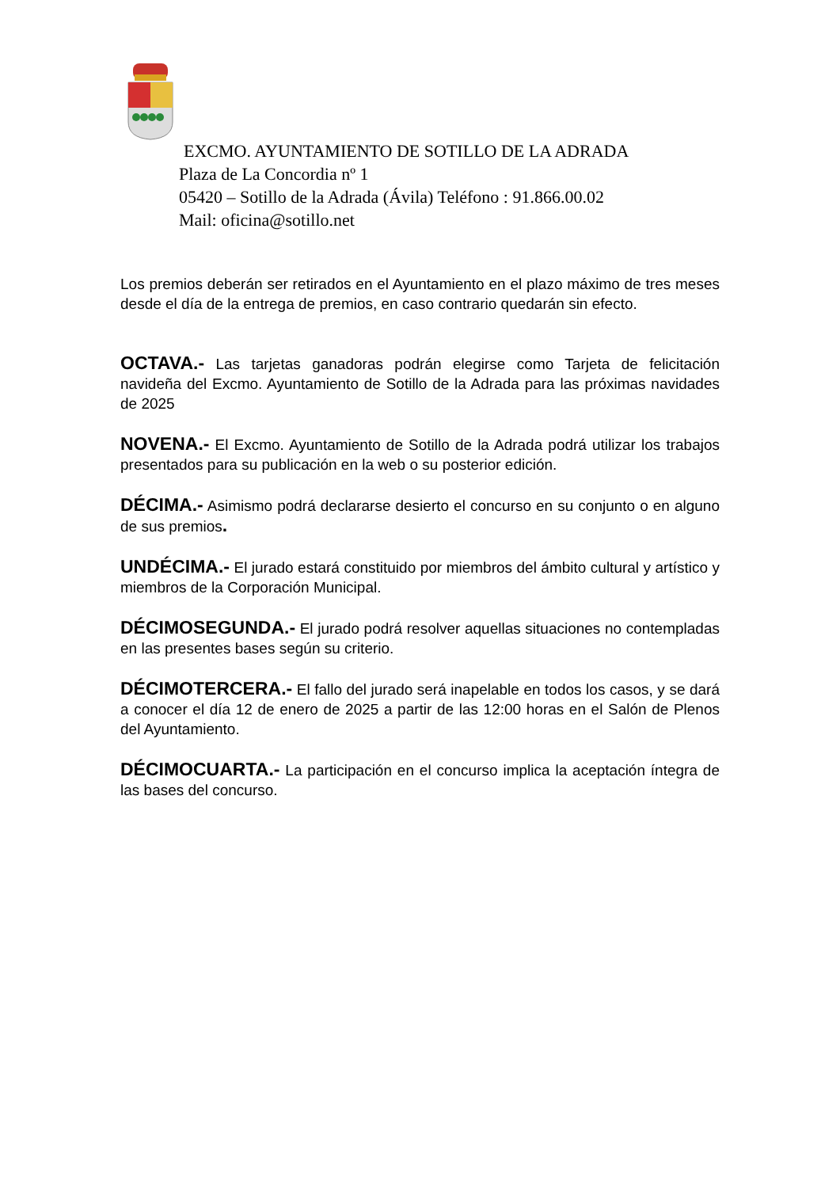EXCMO. AYUNTAMIENTO DE SOTILLO DE LA ADRADA
Plaza de La Concordia nº 1
05420 – Sotillo de la Adrada (Ávila) Teléfono : 91.866.00.02
Mail: oficina@sotillo.net
Los premios deberán ser retirados en el Ayuntamiento en el plazo máximo de tres meses desde el día de la entrega de premios, en caso contrario quedarán sin efecto.
OCTAVA.- Las tarjetas ganadoras podrán elegirse como Tarjeta de felicitación navideña del Excmo. Ayuntamiento de Sotillo de la Adrada para las próximas navidades de 2025
NOVENA.- El Excmo. Ayuntamiento de Sotillo de la Adrada podrá utilizar los trabajos presentados para su publicación en la web o su posterior edición.
DÉCIMA.- Asimismo podrá declararse desierto el concurso en su conjunto o en alguno de sus premios.
UNDÉCIMA.- El jurado estará constituido por miembros del ámbito cultural y artístico y miembros de la Corporación Municipal.
DÉCIMOSEGUNDA.- El jurado podrá resolver aquellas situaciones no contempladas en las presentes bases según su criterio.
DÉCIMOTERCERA.- El fallo del jurado será inapelable en todos los casos, y se dará a conocer el día 12 de enero de 2025 a partir de las 12:00 horas en el Salón de Plenos del Ayuntamiento.
DÉCIMOCUARTA.- La participación en el concurso implica la aceptación íntegra de las bases del concurso.